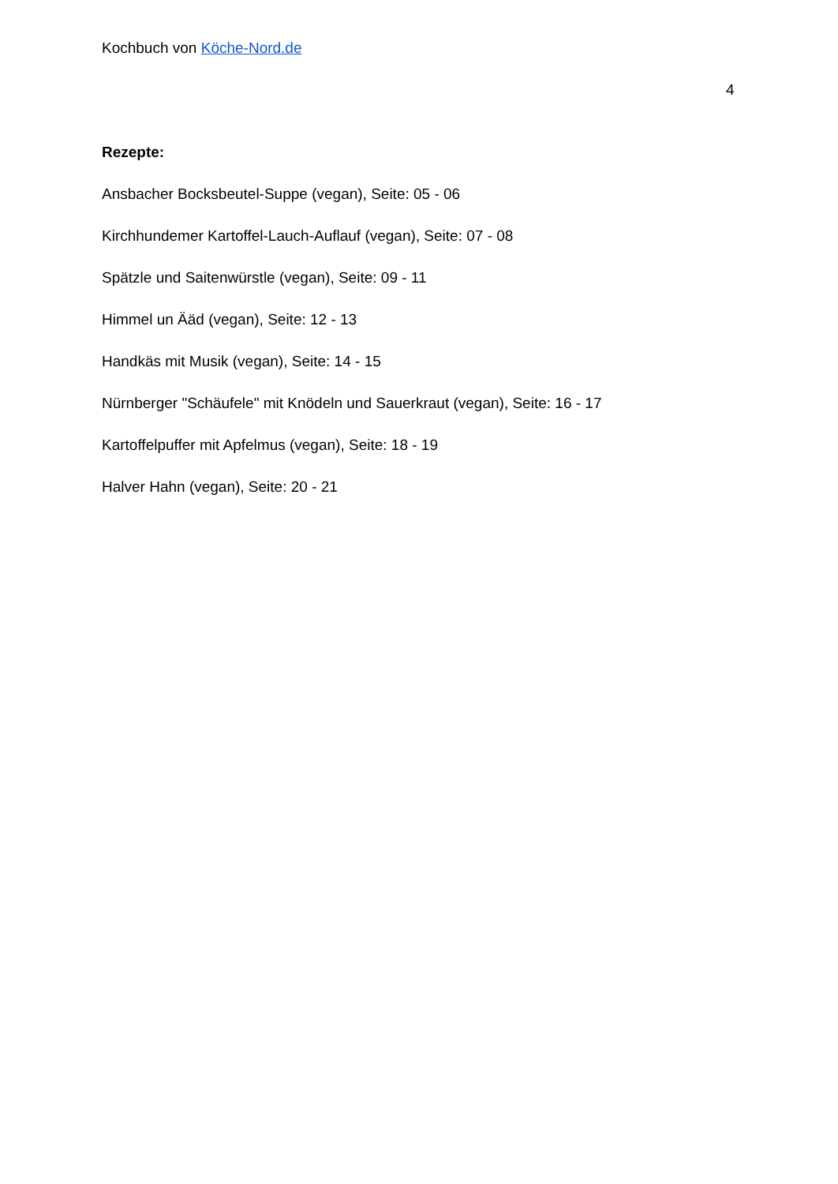Kochbuch von Köche-Nord.de
4
Rezepte:
Ansbacher Bocksbeutel-Suppe (vegan), Seite: 05 - 06
Kirchhundemer Kartoffel-Lauch-Auflauf (vegan), Seite: 07 - 08
Spätzle und Saitenwürstle (vegan), Seite: 09 - 11
Himmel un Ääd (vegan), Seite: 12 - 13
Handkäs mit Musik (vegan), Seite: 14 - 15
Nürnberger "Schäufele" mit Knödeln und Sauerkraut (vegan), Seite: 16 - 17
Kartoffelpuffer mit Apfelmus (vegan), Seite: 18 - 19
Halver Hahn (vegan), Seite: 20 - 21